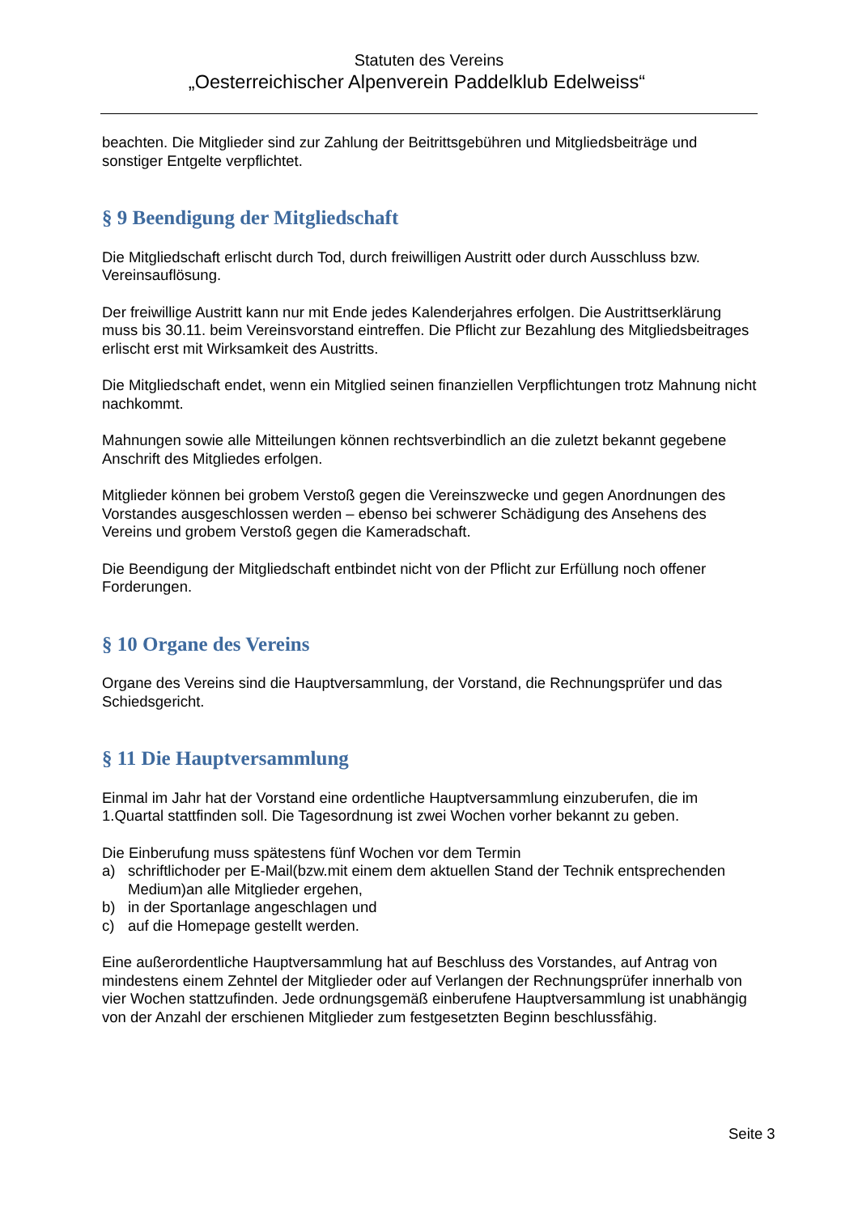Statuten des Vereins
„Oesterreichischer Alpenverein Paddelklub Edelweiss“
beachten. Die Mitglieder sind zur Zahlung der Beitrittsgebühren und Mitgliedsbeiträge und sonstiger Entgelte verpflichtet.
§ 9 Beendigung der Mitgliedschaft
Die Mitgliedschaft erlischt durch Tod, durch freiwilligen Austritt oder durch Ausschluss bzw. Vereinsauflösung.
Der freiwillige Austritt kann nur mit Ende jedes Kalenderjahres erfolgen. Die Austrittserklärung muss bis 30.11. beim Vereinsvorstand eintreffen. Die Pflicht zur Bezahlung des Mitgliedsbeitrages erlischt erst mit Wirksamkeit des Austritts.
Die Mitgliedschaft endet, wenn ein Mitglied seinen finanziellen Verpflichtungen trotz Mahnung nicht nachkommt.
Mahnungen sowie alle Mitteilungen können rechtsverbindlich an die zuletzt bekannt gegebene Anschrift des Mitgliedes erfolgen.
Mitglieder können bei grobem Verstoß gegen die Vereinszwecke und gegen Anordnungen des Vorstandes ausgeschlossen werden – ebenso bei schwerer Schädigung des Ansehens des Vereins und grobem Verstoß gegen die Kameradschaft.
Die Beendigung der Mitgliedschaft entbindet nicht von der Pflicht zur Erfüllung noch offener Forderungen.
§ 10 Organe des Vereins
Organe des Vereins sind die Hauptversammlung, der Vorstand, die Rechnungsprüfer und das Schiedsgericht.
§ 11 Die Hauptversammlung
Einmal im Jahr hat der Vorstand eine ordentliche Hauptversammlung einzuberufen, die im 1.Quartal stattfinden soll. Die Tagesordnung ist zwei Wochen vorher bekannt zu geben.
Die Einberufung muss spätestens fünf Wochen vor dem Termin
a) schriftlichoder per E-Mail(bzw.mit einem dem aktuellen Stand der Technik entsprechenden Medium)an alle Mitglieder ergehen,
b) in der Sportanlage angeschlagen und
c) auf die Homepage gestellt werden.
Eine außerordentliche Hauptversammlung hat auf Beschluss des Vorstandes, auf Antrag von mindestens einem Zehntel der Mitglieder oder auf Verlangen der Rechnungsprüfer innerhalb von vier Wochen stattzufinden. Jede ordnungsgemäß einberufene Hauptversammlung ist unabhängig von der Anzahl der erschienen Mitglieder zum festgesetzten Beginn beschlussfähig.
Seite 3